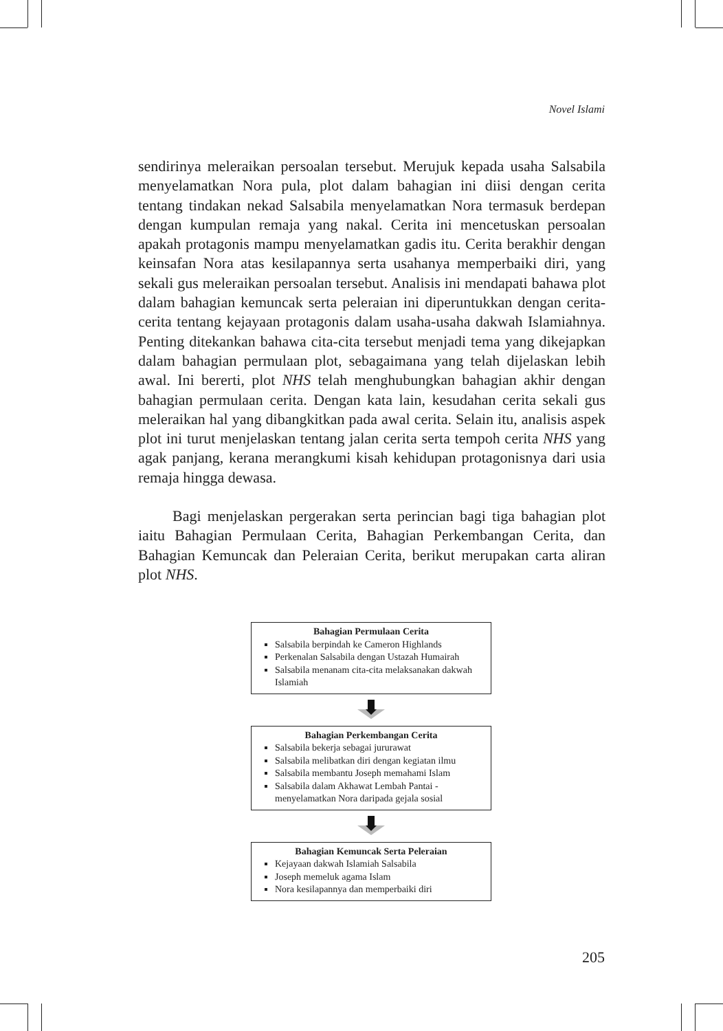Novel Islami
sendirinya meleraikan persoalan tersebut. Merujuk kepada usaha Salsabila menyelamatkan Nora pula, plot dalam bahagian ini diisi dengan cerita tentang tindakan nekad Salsabila menyelamatkan Nora termasuk berdepan dengan kumpulan remaja yang nakal. Cerita ini mencetuskan persoalan apakah protagonis mampu menyelamatkan gadis itu. Cerita berakhir dengan keinsafan Nora atas kesilapannya serta usahanya memperbaiki diri, yang sekali gus meleraikan persoalan tersebut. Analisis ini mendapati bahawa plot dalam bahagian kemuncak serta peleraian ini diperuntukkan dengan cerita-cerita tentang kejayaan protagonis dalam usaha-usaha dakwah Islamiahnya. Penting ditekankan bahawa cita-cita tersebut menjadi tema yang dikejapkan dalam bahagian permulaan plot, sebagaimana yang telah dijelaskan lebih awal. Ini bererti, plot NHS telah menghubungkan bahagian akhir dengan bahagian permulaan cerita. Dengan kata lain, kesudahan cerita sekali gus meleraikan hal yang dibangkitkan pada awal cerita. Selain itu, analisis aspek plot ini turut menjelaskan tentang jalan cerita serta tempoh cerita NHS yang agak panjang, kerana merangkumi kisah kehidupan protagonisnya dari usia remaja hingga dewasa.
Bagi menjelaskan pergerakan serta perincian bagi tiga bahagian plot iaitu Bahagian Permulaan Cerita, Bahagian Perkembangan Cerita, dan Bahagian Kemuncak dan Peleraian Cerita, berikut merupakan carta aliran plot NHS.
Bahagian Permulaan Cerita
Salsabila berpindah ke Cameron Highlands
Perkenalan Salsabila dengan Ustazah Humairah
Salsabila menanam cita-cita melaksanakan dakwah Islamiah
Bahagian Perkembangan Cerita
Salsabila bekerja sebagai jururawat
Salsabila melibatkan diri dengan kegiatan ilmu
Salsabila membantu Joseph memahami Islam
Salsabila dalam Akhawat Lembah Pantai - menyelamatkan Nora daripada gejala sosial
Bahagian Kemuncak Serta Peleraian
Kejayaan dakwah Islamiah Salsabila
Joseph memeluk agama Islam
Nora kesilapannya dan memperbaiki diri
205